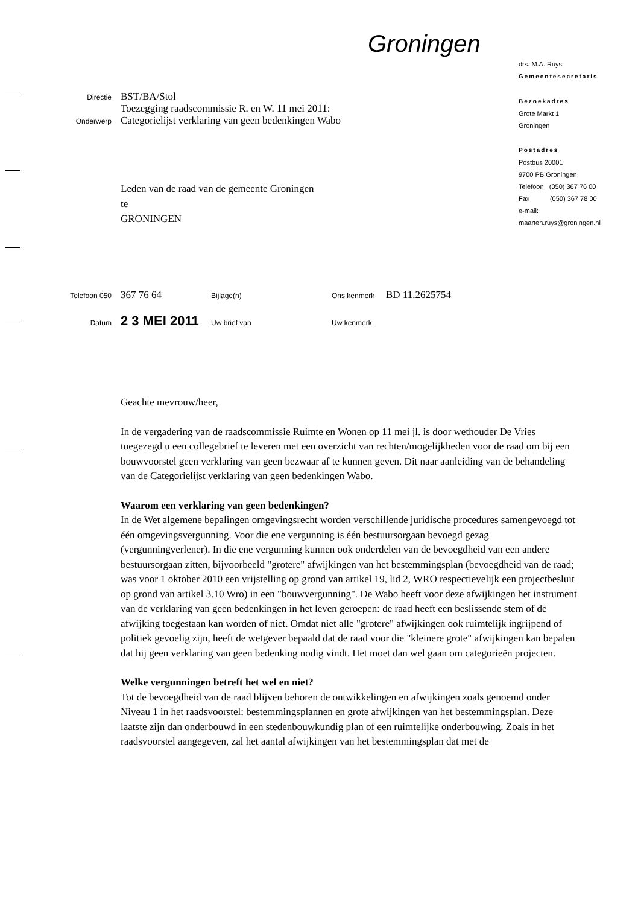Groningen
Directie
BST/BA/Stol
Toezegging raadscommissie R. en W. 11 mei 2011:
Onderwerp
Categorielijst verklaring van geen bedenkingen Wabo
Leden van de raad van de gemeente Groningen
te
GRONINGEN
drs. M.A. Ruys
Gemeentesecretaris
Bezoekadres
Grote Markt 1
Groningen
Postadres
Postbus 20001
9700 PB Groningen
Telefoon (050) 367 76 00
Fax (050) 367 78 00
e-mail:
maarten.ruys@groningen.nl
Telefoon 050
367 76 64
Bijlage(n) Ons kenmerk
BD 11.2625754
Datum
2 3 MEI 2011
Uw brief van Uw kenmerk
Geachte mevrouw/heer,
In de vergadering van de raadscommissie Ruimte en Wonen op 11 mei jl. is door wethouder De Vries toegezegd u een collegebrief te leveren met een overzicht van rechten/mogelijkheden voor de raad om bij een bouwvoorstel geen verklaring van geen bezwaar af te kunnen geven. Dit naar aanleiding van de behandeling van de Categorielijst verklaring van geen bedenkingen Wabo.
Waarom een verklaring van geen bedenkingen?
In de Wet algemene bepalingen omgevingsrecht worden verschillende juridische procedures samengevoegd tot één omgevingsvergunning. Voor die ene vergunning is één bestuursorgaan bevoegd gezag (vergunningverlener). In die ene vergunning kunnen ook onderdelen van de bevoegdheid van een andere bestuursorgaan zitten, bijvoorbeeld "grotere" afwijkingen van het bestemmingsplan (bevoegdheid van de raad; was voor 1 oktober 2010 een vrijstelling op grond van artikel 19, lid 2, WRO respectievelijk een projectbesluit op grond van artikel 3.10 Wro) in een "bouwvergunning". De Wabo heeft voor deze afwijkingen het instrument van de verklaring van geen bedenkingen in het leven geroepen: de raad heeft een beslissende stem of de afwijking toegestaan kan worden of niet. Omdat niet alle "grotere" afwijkingen ook ruimtelijk ingrijpend of politiek gevoelig zijn, heeft de wetgever bepaald dat de raad voor die "kleinere grote" afwijkingen kan bepalen dat hij geen verklaring van geen bedenking nodig vindt. Het moet dan wel gaan om categorieën projecten.
Welke vergunningen betreft het wel en niet?
Tot de bevoegdheid van de raad blijven behoren de ontwikkelingen en afwijkingen zoals genoemd onder Niveau 1 in het raadsvoorstel: bestemmingsplannen en grote afwijkingen van het bestemmingsplan. Deze laatste zijn dan onderbouwd in een stedenbouwkundig plan of een ruimtelijke onderbouwing. Zoals in het raadsvoorstel aangegeven, zal het aantal afwijkingen van het bestemmingsplan dat met de